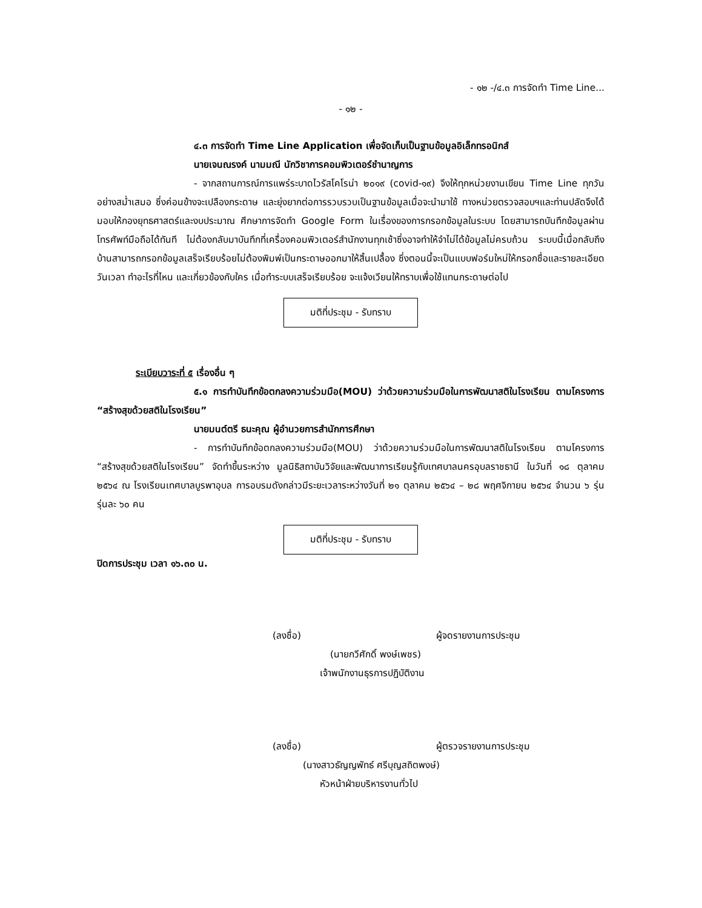- ๑๒ -/๔.๓ การจัดทำ Time Line...
- ๑๒ -
๔.๓ การจัดทำ Time Line Application เพื่อจัดเก็บเป็นฐานข้อมูลอิเล็กทรอนิกส์
นายเจนณรงค์ นามมณี นักวิชาการคอมพิวเตอร์ชำนาญการ
- จากสถานการณ์การแพร่ระบาดไวรัสโคโรน่า ๒๐๑๙ (covid-๑๙) จึงให้ทุกหน่วยงานเขียน Time Line ทุกวันอย่างสม่ำเสมอ ซึ่งค่อนข้างจะเปลืองกระดาษ และยุ่งยากต่อการรวบรวบเป็นฐานข้อมูลเมื่อจะนำมาใช้ ทางหน่วยตรวจสอบฯและท่านปลัดจึงได้มอบให้กองยุทธศาสตร์และงบประมาณ ศึกษาการจัดทำ Google Form ในเรื่องของการกรอกข้อมูลในระบบ โดยสามารถบันทึกข้อมูลผ่านโทรศัพท์มือถือได้ทันที ไม่ต้องกลับมาบันทึกที่เครื่องคอมพิวเตอร์สำนักงานทุกเช้าซึ่งอาจทำให้จำไม่ได้ข้อมูลไม่ครบถ้วน ระบบนี้เมื่อกลับถึงบ้านสามารถกรอกข้อมูลเสร็จเรียบร้อยไม่ต้องพิมพ์เป็นกระดาษออกมาให้สิ้นเปลื้อง ซึ่งตอนนี้จะเป็นแบบฟอร์มใหม่ให้กรอกชื่อและรายละเอียดวันเวลา ทำอะไรที่ไหน และเกี่ยวข้องกับใคร เมื่อทำระบบเสร็จเรียบร้อย จะแจ้งเวียนให้ทราบเพื่อใช้แทนกระดาษต่อไป
มติที่ประชุม - รับทราบ
ระเบียบวาระที่ ๕ เรื่องอื่น ๆ
๕.๑ การทำบันทึกข้อตกลงความร่วมมือ(MOU) ว่าด้วยความร่วมมือในการพัฒนาสติในโรงเรียน ตามโครงการ “สร้างสุขด้วยสติในโรงเรียน”
นายมนต์ตรี ธนะคุณ ผู้อำนวยการสำนักการศึกษา
- การทำบันทึกข้อตกลงความร่วมมือ(MOU) ว่าด้วยความร่วมมือในการพัฒนาสติในโรงเรียน ตามโครงการ “สร้างสุขด้วยสติในโรงเรียน” จัดทำขึ้นระหว่าง มูลนิธิสถาบันวิจัยและพัฒนาการเรียนรู้กับเทศบาลนครอุบลราชธานี ในวันที่ ๑๘ ตุลาคม ๒๕๖๔ ณ โรงเรียนเทศบาลบูรพาอุบล การอบรมดังกล่าวมีระยะเวลาระหว่างวันที่ ๒๑ ตุลาคม ๒๕๖๔ – ๒๘ พฤศจิกายน ๒๕๖๔ จำนวน ๖ รุ่น รุ่นละ ๖๐ คน
มติที่ประชุม - รับทราบ
ปิดการประชุม เวลา ๑๖.๓๐ น.
(ลงชื่อ) ผู้จดรายงานการประชุม
(นายกวีศักดิ์ พงษ์เพชร)
เจ้าพนักงานธุรการปฏิบัติงาน
(ลงชื่อ) ผู้ตรวจรายงานการประชุม
(นางสาวธัญญพัทธ์ ศรีบุญสถิตพงษ์)
หัวหน้าฝ่ายบริหารงานทั่วไป